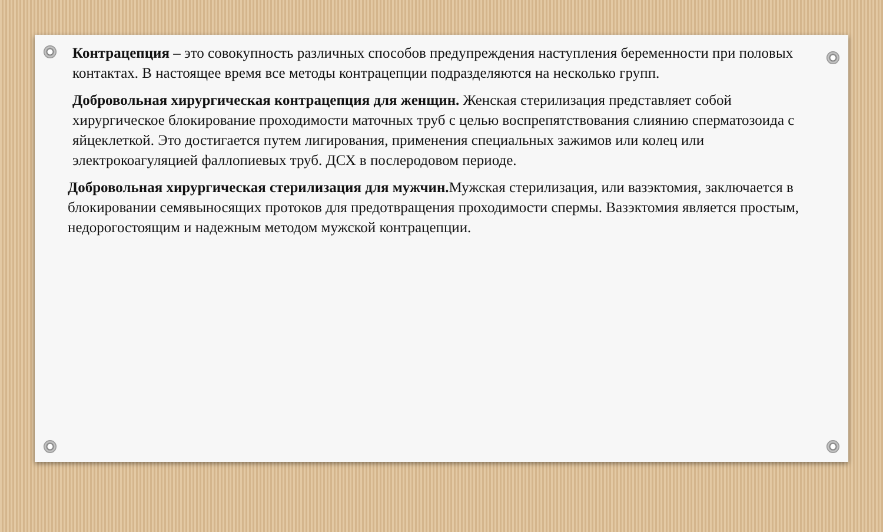Контрацепция – это совокупность различных способов предупреждения наступления беременности при половых контактах. В настоящее время все методы контрацепции подразделяются на несколько групп.
Добровольная хирургическая контрацепция для женщин. Женская стерилизация представляет собой хирургическое блокирование проходимости маточных труб с целью воспрепятствования слиянию сперматозоида с яйцеклеткой. Это достигается путем лигирования, применения специальных зажимов или колец или электрокоагуляцией фаллопиевых труб. ДСХ в послеродовом периоде.
Добровольная хирургическая стерилизация для мужчин. Мужская стерилизация, или вазэктомия, заключается в блокировании семявыносящих протоков для предотвращения проходимости спермы. Вазэктомия является простым, недорогостоящим и надежным методом мужской контрацепции.